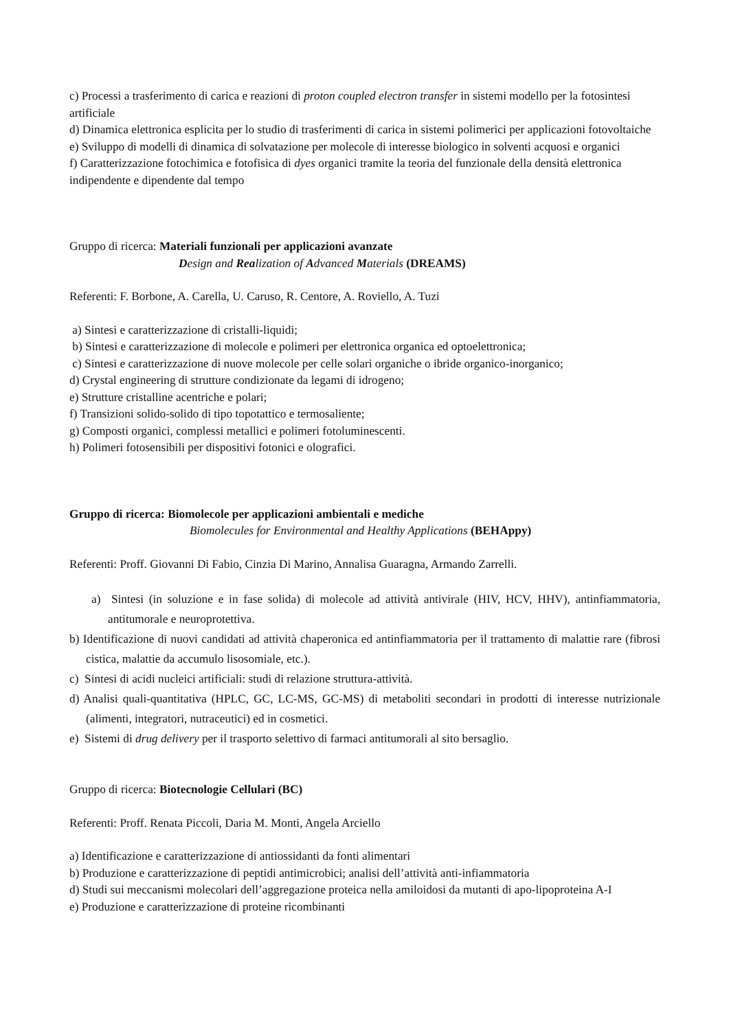c) Processi a trasferimento di carica e reazioni di proton coupled electron transfer in sistemi modello per la fotosintesi artificiale
d) Dinamica elettronica esplicita per lo studio di trasferimenti di carica in sistemi polimerici per applicazioni fotovoltaiche
e) Sviluppo di modelli di dinamica di solvatazione per molecole di interesse biologico in solventi acquosi e organici
f) Caratterizzazione fotochimica e fotofisica di dyes organici tramite la teoria del funzionale della densità elettronica indipendente e dipendente dal tempo
Gruppo di ricerca: Materiali funzionali per applicazioni avanzate
Design and Realization of Advanced Materials (DREAMS)
Referenti: F. Borbone, A. Carella, U. Caruso, R. Centore, A. Roviello, A. Tuzi
a) Sintesi e caratterizzazione di cristalli-liquidi;
b) Sintesi e caratterizzazione di molecole e polimeri per elettronica organica ed optoelettronica;
c) Sintesi e caratterizzazione di nuove molecole per celle solari organiche o ibride organico-inorganico;
d) Crystal engineering di strutture condizionate da legami di idrogeno;
e) Strutture cristalline acentriche e polari;
f) Transizioni solido-solido di tipo topotattico e termosaliente;
g) Composti organici, complessi metallici e polimeri fotoluminescenti.
h) Polimeri fotosensibili per dispositivi fotonici e olografici.
Gruppo di ricerca: Biomolecole per applicazioni ambientali e mediche
Biomolecules for Environmental and Healthy Applications (BEHAppy)
Referenti: Proff. Giovanni Di Fabio, Cinzia Di Marino, Annalisa Guaragna, Armando Zarrelli.
a) Sintesi (in soluzione e in fase solida) di molecole ad attività antivirale (HIV, HCV, HHV), antinfiammatoria, antitumorale e neuroprotettiva.
b) Identificazione di nuovi candidati ad attività chaperonica ed antinfiammatoria per il trattamento di malattie rare (fibrosi cistica, malattie da accumulo lisosomiale, etc.).
c) Sintesi di acidi nucleici artificiali: studi di relazione struttura-attività.
d) Analisi quali-quantitativa (HPLC, GC, LC-MS, GC-MS) di metaboliti secondari in prodotti di interesse nutrizionale (alimenti, integratori, nutraceutici) ed in cosmetici.
e) Sistemi di drug delivery per il trasporto selettivo di farmaci antitumorali al sito bersaglio.
Gruppo di ricerca: Biotecnologie Cellulari (BC)
Referenti: Proff. Renata Piccoli, Daria M. Monti, Angela Arciello
a) Identificazione e caratterizzazione di antiossidanti da fonti alimentari
b) Produzione e caratterizzazione di peptidi antimicrobici; analisi dell’attività anti-infiammatoria
d) Studi sui meccanismi molecolari dell’aggregazione proteica nella amiloidosi da mutanti di apo-lipoproteina A-I
e) Produzione e caratterizzazione di proteine ricombinanti